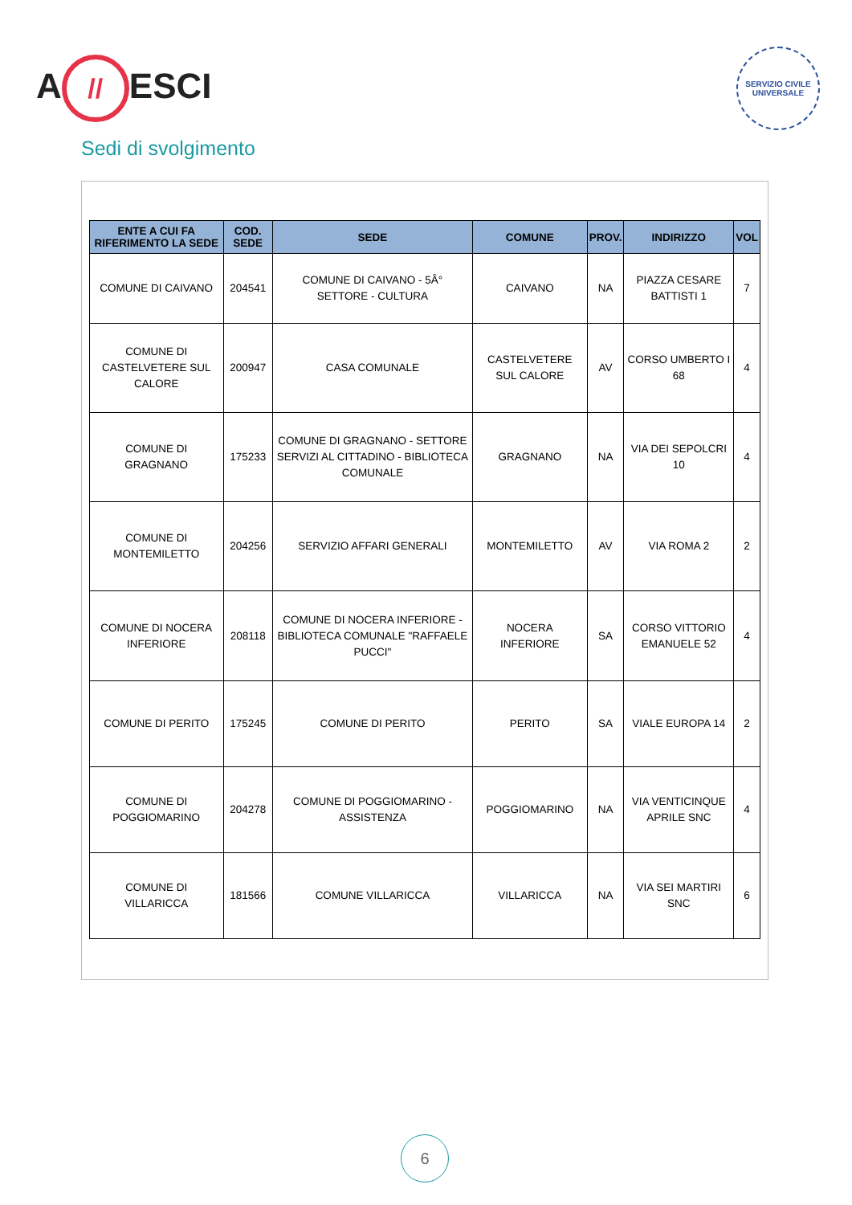A // ESCI
SERVIZIO CIVILE UNIVERSALE
Sedi di svolgimento
| ENTE A CUI FA RIFERIMENTO LA SEDE | COD. SEDE | SEDE | COMUNE | PROV. | INDIRIZZO | VOL |
| --- | --- | --- | --- | --- | --- | --- |
| COMUNE DI CAIVANO | 204541 | COMUNE DI CAIVANO - 5Â° SETTORE - CULTURA | CAIVANO | NA | PIAZZA CESARE BATTISTI 1 | 7 |
| COMUNE DI CASTELVETERE SUL CALORE | 200947 | CASA COMUNALE | CASTELVETERE SUL CALORE | AV | CORSO UMBERTO I 68 | 4 |
| COMUNE DI GRAGNANO | 175233 | COMUNE DI GRAGNANO - SETTORE SERVIZI AL CITTADINO - BIBLIOTECA COMUNALE | GRAGNANO | NA | VIA DEI SEPOLCRI 10 | 4 |
| COMUNE DI MONTEMILETTO | 204256 | SERVIZIO AFFARI GENERALI | MONTEMILETTO | AV | VIA ROMA 2 | 2 |
| COMUNE DI NOCERA INFERIORE | 208118 | COMUNE DI NOCERA INFERIORE - BIBLIOTECA COMUNALE "RAFFAELE PUCCI" | NOCERA INFERIORE | SA | CORSO VITTORIO EMANUELE 52 | 4 |
| COMUNE DI PERITO | 175245 | COMUNE DI PERITO | PERITO | SA | VIALE EUROPA 14 | 2 |
| COMUNE DI POGGIOMARINO | 204278 | COMUNE DI POGGIOMARINO - ASSISTENZA | POGGIOMARINO | NA | VIA VENTICINQUE APRILE SNC | 4 |
| COMUNE DI VILLARICCA | 181566 | COMUNE VILLARICCA | VILLARICCA | NA | VIA SEI MARTIRI SNC | 6 |
6